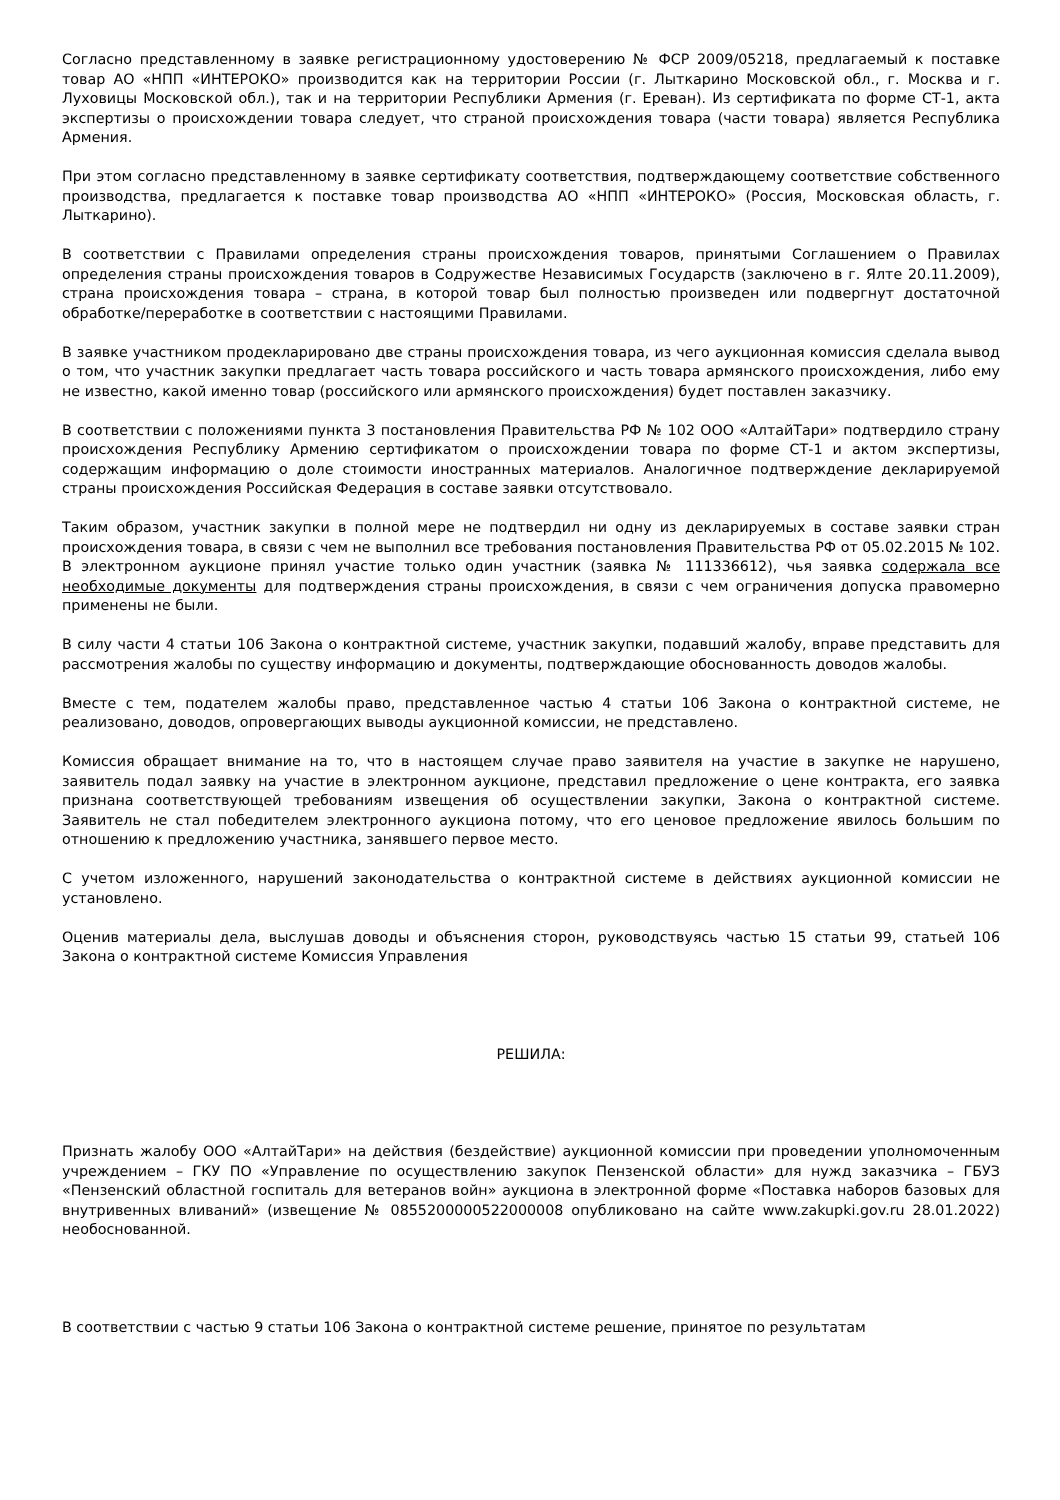Согласно представленному в заявке регистрационному удостоверению № ФСР 2009/05218, предлагаемый к поставке товар АО «НПП «ИНТЕРОКО» производится как на территории России (г. Лыткарино Московской обл., г. Москва и г. Луховицы Московской обл.), так и на территории Республики Армения (г. Ереван). Из сертификата по форме СТ-1, акта экспертизы о происхождении товара следует, что страной происхождения товара (части товара) является Республика Армения.
При этом согласно представленному в заявке сертификату соответствия, подтверждающему соответствие собственного производства, предлагается к поставке товар производства АО «НПП «ИНТЕРОКО» (Россия, Московская область, г. Лыткарино).
В соответствии с Правилами определения страны происхождения товаров, принятыми Соглашением о Правилах определения страны происхождения товаров в Содружестве Независимых Государств (заключено в г. Ялте 20.11.2009), страна происхождения товара – страна, в которой товар был полностью произведен или подвергнут достаточной обработке/переработке в соответствии с настоящими Правилами.
В заявке участником продекларировано две страны происхождения товара, из чего аукционная комиссия сделала вывод о том, что участник закупки предлагает часть товара российского и часть товара армянского происхождения, либо ему не известно, какой именно товар (российского или армянского происхождения) будет поставлен заказчику.
В соответствии с положениями пункта 3 постановления Правительства РФ № 102 ООО «АлтайТари» подтвердило страну происхождения Республику Армению сертификатом о происхождении товара по форме СТ-1 и актом экспертизы, содержащим информацию о доле стоимости иностранных материалов. Аналогичное подтверждение декларируемой страны происхождения Российская Федерация в составе заявки отсутствовало.
Таким образом, участник закупки в полной мере не подтвердил ни одну из декларируемых в составе заявки стран происхождения товара, в связи с чем не выполнил все требования постановления Правительства РФ от 05.02.2015 № 102. В электронном аукционе принял участие только один участник (заявка № 111336612), чья заявка содержала все необходимые документы для подтверждения страны происхождения, в связи с чем ограничения допуска правомерно применены не были.
В силу части 4 статьи 106 Закона о контрактной системе, участник закупки, подавший жалобу, вправе представить для рассмотрения жалобы по существу информацию и документы, подтверждающие обоснованность доводов жалобы.
Вместе с тем, подателем жалобы право, представленное частью 4 статьи 106 Закона о контрактной системе, не реализовано, доводов, опровергающих выводы аукционной комиссии, не представлено.
Комиссия обращает внимание на то, что в настоящем случае право заявителя на участие в закупке не нарушено, заявитель подал заявку на участие в электронном аукционе, представил предложение о цене контракта, его заявка признана соответствующей требованиям извещения об осуществлении закупки, Закона о контрактной системе. Заявитель не стал победителем электронного аукциона потому, что его ценовое предложение явилось большим по отношению к предложению участника, занявшего первое место.
С учетом изложенного, нарушений законодательства о контрактной системе в действиях аукционной комиссии не установлено.
Оценив материалы дела, выслушав доводы и объяснения сторон, руководствуясь частью 15 статьи 99, статьей 106 Закона о контрактной системе Комиссия Управления
РЕШИЛА:
Признать жалобу ООО «АлтайТари» на действия (бездействие) аукционной комиссии при проведении уполномоченным учреждением – ГКУ ПО «Управление по осуществлению закупок Пензенской области» для нужд заказчика – ГБУЗ «Пензенский областной госпиталь для ветеранов войн» аукциона в электронной форме «Поставка наборов базовых для внутривенных вливаний» (извещение № 0855200000522000008 опубликовано на сайте www.zakupki.gov.ru 28.01.2022) необоснованной.
В соответствии с частью 9 статьи 106 Закона о контрактной системе решение, принятое по результатам